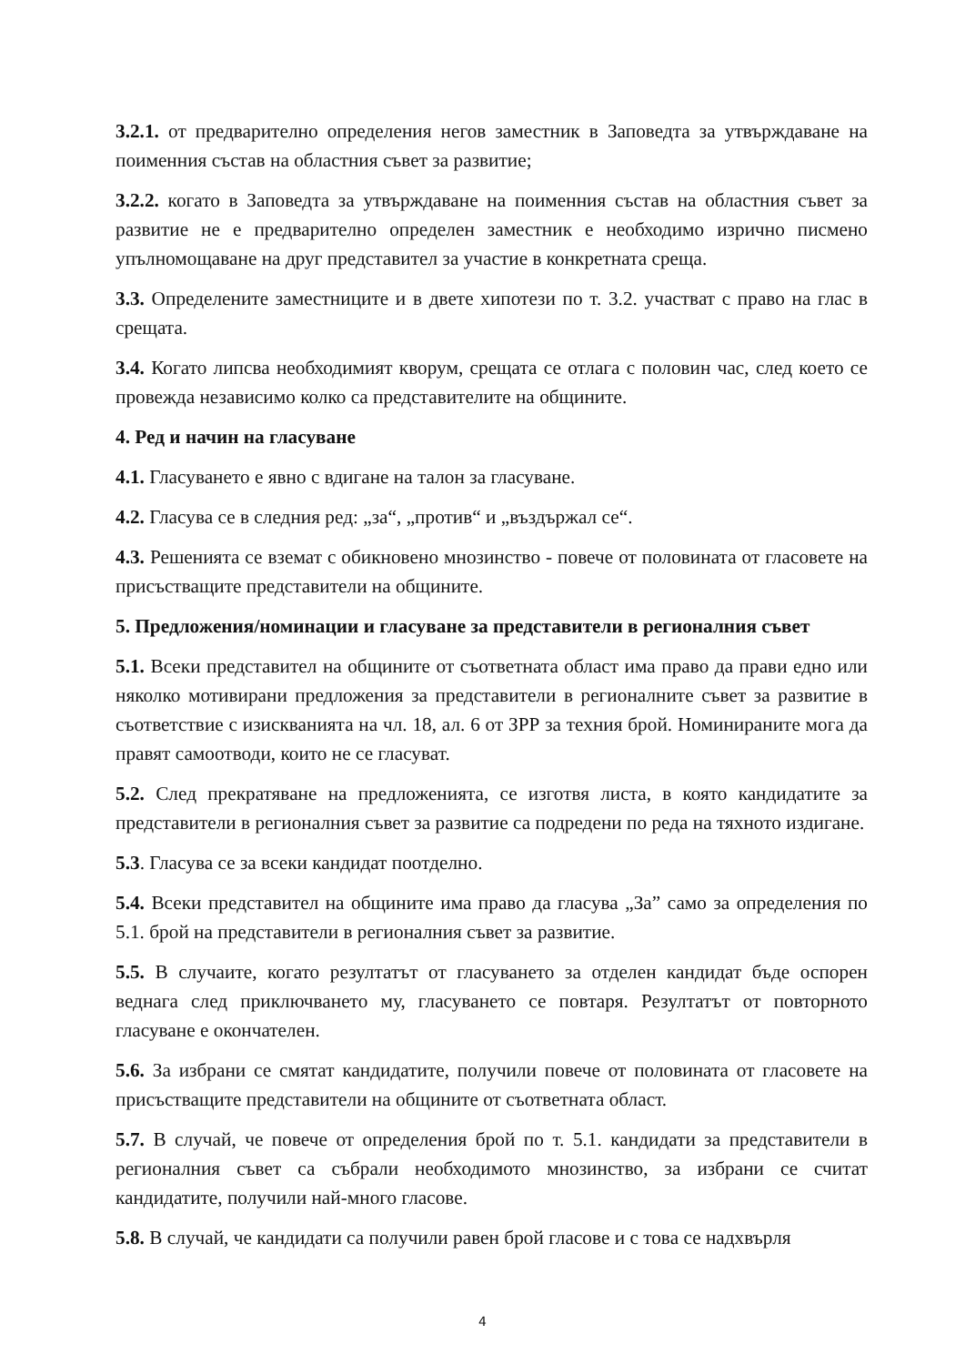3.2.1. от предварително определения негов заместник в Заповедта за утвърждаване на поименния състав на областния съвет за развитие;
3.2.2. когато в Заповедта за утвърждаване на поименния състав на областния съвет за развитие не е предварително определен заместник е необходимо изрично писмено упълномощаване на друг представител за участие в конкретната среща.
3.3. Определените заместниците и в двете хипотези по т. 3.2. участват с право на глас в срещата.
3.4. Когато липсва необходимият кворум, срещата се отлага с половин час, след което се провежда независимо колко са представителите на общините.
4. Ред и начин на гласуване
4.1. Гласуването е явно с вдигане на талон за гласуване.
4.2. Гласува се в следния ред: „за“, „против“ и „въздържал се“.
4.3. Решенията се вземат с обикновено мнозинство - повече от половината от гласовете на присъстващите представители на общините.
5. Предложения/номинации и гласуване за представители в регионалния съвет
5.1. Всеки представител на общините от съответната област има право да прави едно или няколко мотивирани предложения за представители в регионалните съвет за развитие в съответствие с изискванията на чл. 18, ал. 6 от ЗРР за техния брой. Номинираните мога да правят самоотводи, които не се гласуват.
5.2. След прекратяване на предложенията, се изготвя листа, в която кандидатите за представители в регионалния съвет за развитие са подредени по реда на тяхното издигане.
5.3. Гласува се за всеки кандидат поотделно.
5.4. Всеки представител на общините има право да гласува „За” само за определения по 5.1. брой на представители в регионалния съвет за развитие.
5.5. В случаите, когато резултатът от гласуването за отделен кандидат бъде оспорен веднага след приключването му, гласуването се повтаря. Резултатът от повторното гласуване е окончателен.
5.6. За избрани се смятат кандидатите, получили повече от половината от гласовете на присъстващите представители на общините от съответната област.
5.7. В случай, че повече от определения брой по т. 5.1. кандидати за представители в регионалния съвет са събрали необходимото мнозинство, за избрани се считат кандидатите, получили най-много гласове.
5.8. В случай, че кандидати са получили равен брой гласове и с това се надхвърля
4